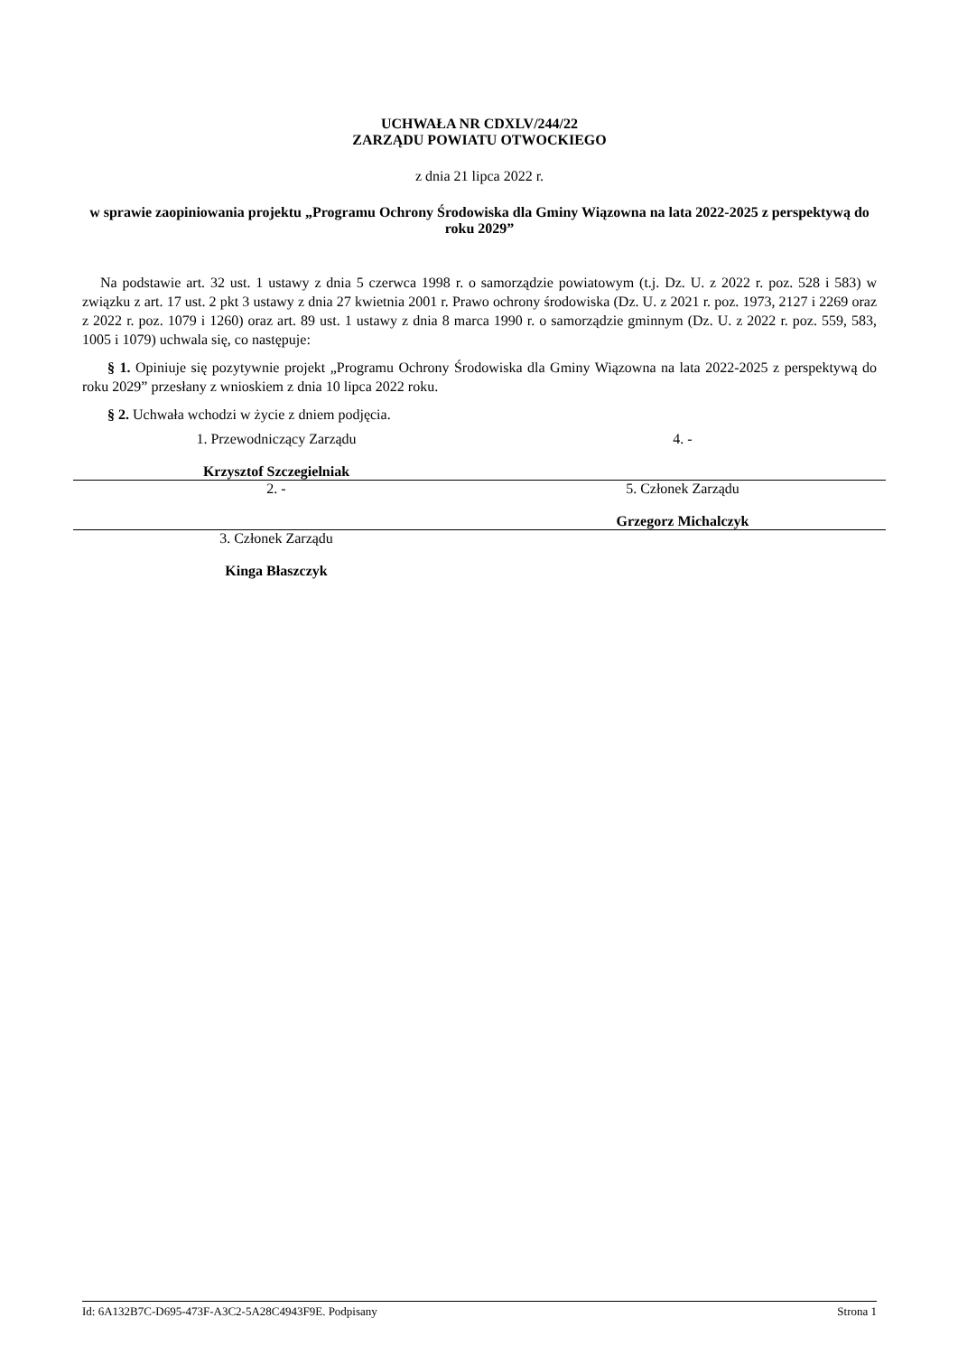UCHWAŁA NR CDXLV/244/22
ZARZĄDU POWIATU OTWOCKIEGO
z dnia 21 lipca 2022 r.
w sprawie zaopiniowania projektu „Programu Ochrony Środowiska dla Gminy Wiązowna na lata 2022-2025 z perspektywą do roku 2029”
Na podstawie art. 32 ust. 1 ustawy z dnia 5 czerwca 1998 r. o samorządzie powiatowym (t.j. Dz. U. z 2022 r. poz. 528 i 583) w związku z art. 17 ust. 2 pkt 3 ustawy z dnia 27 kwietnia 2001 r. Prawo ochrony środowiska (Dz. U. z 2021 r. poz. 1973, 2127 i 2269 oraz z 2022 r. poz. 1079 i 1260) oraz art. 89 ust. 1 ustawy z dnia 8 marca 1990 r. o samorządzie gminnym (Dz. U. z 2022 r. poz. 559, 583, 1005 i 1079) uchwala się, co następuje:
§ 1. Opiniuje się pozytywnie projekt „Programu Ochrony Środowiska dla Gminy Wiązowna na lata 2022-2025 z perspektywą do roku 2029” przesłany z wnioskiem z dnia 10 lipca 2022 roku.
§ 2. Uchwała wchodzi w życie z dniem podjęcia.
1. Przewodniczący Zarządu
Krzysztof Szczegielniak
4. -
2. - 5. Członek Zarządu
Grzegorz Michalczyk
3. Członek Zarządu
Kinga Błaszczyk
Id: 6A132B7C-D695-473F-A3C2-5A28C4943F9E. Podpisany Strona 1